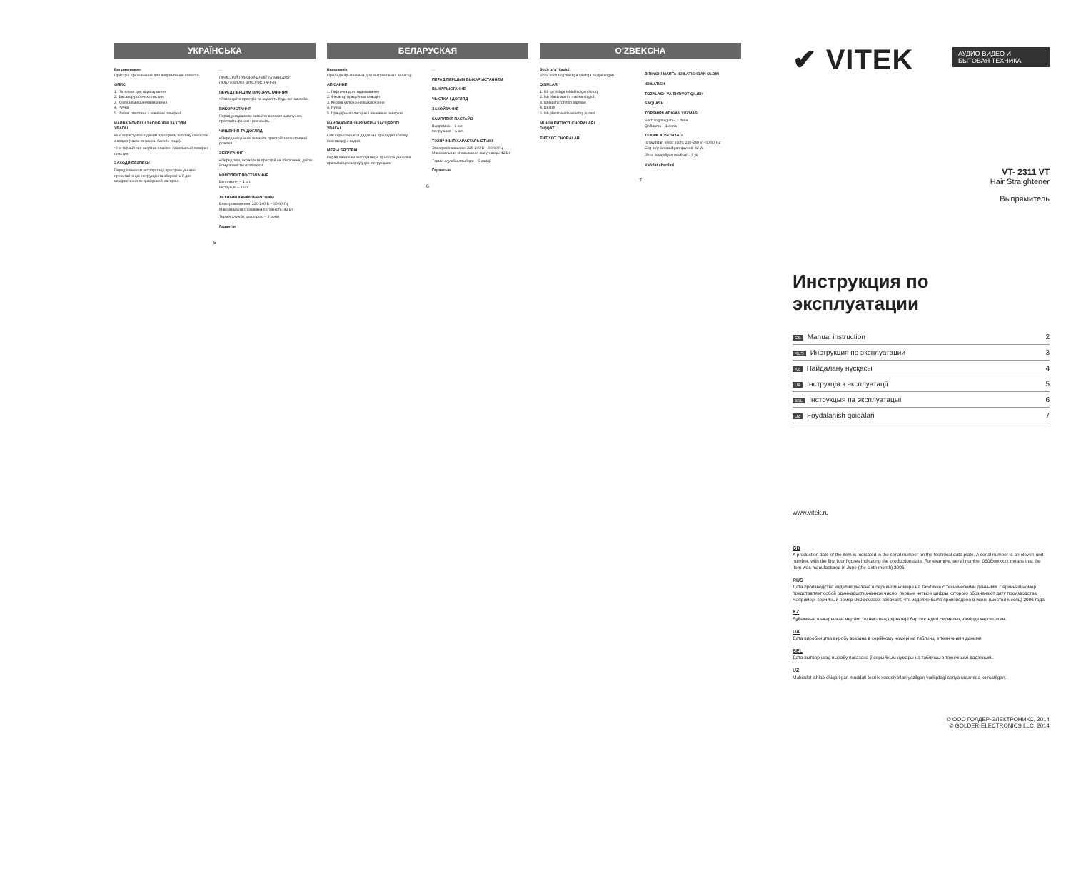УКРАЇНСЬКА
Випрямлювач
Пристрій призначений для випрямлення волосся.
ОПИС
1. Петелька для підвішування
2. Фіксатор робочих пластин
3. Кнопка вмикання/вимкнення
4. Ручка
5. Робочі пластини з зовнішні поверхні
НАЙВАЖЛИВІШІ ЗАПОБІЖНІ ЗАХОДИ
УВАГА!
• Не користуйтеся даним пристроєм поблизу ємностей з водою (таких як ванна, басейн тощо).
• Не торкайтеся нагрітих пластин і зовнішньої поверхні пластин.
ЗАХОДИ БЕЗПЕКИ
Перед початком експлуатації пристрою уважно прочитайте цю інструкцію та збережіть її для використання як довідковий матеріал.
...
ПРИСТРІЙ ПРИЗНАЧЕНИЙ ТІЛЬКИ ДЛЯ ПОБУТОВОГО ВИКОРИСТАННЯ
ПЕРЕД ПЕРШИМ ВИКОРИСТАННЯМ
• Розпакуйте пристрій та видаліть будь-які наклейки.
ВИКОРИСТАННЯ
Перед укладанням вимийте волосся шампунем, просушіть феном і розчешіть.
ЧИЩЕННЯ ТА ДОГЛЯД
• Перед чищенням вимкніть пристрій з електричної розетки.
ЗБЕРІГАННЯ
• Перед тим, як забрати пристрій на зберігання, дайте йому повністю охолонути.
КОМПЛЕКТ ПОСТАЧАННЯ
Випрямляч – 1 шт.
Інструкція – 1 шт.
ТЕХНІЧНІ ХАРАКТЕРИСТИКИ
Електроживлення: 220-240 В ~ 50/60 Гц
Максимальна споживана потужність: 42 Вт
Термін служби пристрою – 5 років
Гарантія
5
БЕЛАРУСКАЯ
Выпрамнік
Прылада прызначана для выпрамлення валасоў.
АПІСАННЕ
1. Гафтачка для падвешвання
2. Фіксатар працоўных пласцін
3. Кнопка ўключэння/выключэння
4. Ручка
5. Працоўныя пласціны і вонкавыя паверхні
НАЙВАЖНЕЙШЫЯ МЕРЫ ЗАСЦЯРОГІ
УВАГА!
• Не карыстайцеся дадзенай прыладай зблізку ёмістасцяў з вадой.
МЕРЫ БЯСПЕКІ
Перад пачаткам эксплуатацыі прыбора ўважліва прачытайце сапраўдную інструкцыю.
...
ПЕРАД ПЕРШЫМ ВЫКАРЫСТАННЕМ
ВЫКАРЫСТАННЕ
ЧЫСТКА І ДОГЛЯД
ЗАХОЎВАННЕ
КАМПЛЕКТ ПАСТАЎКІ
Выпрамнік – 1 шт.
Інструкцыя – 1 шт.
ТЭХНІЧНЫЯ ХАРАКТАРЫСТЫКІ
Электрасілкаванне: 220-240 В ~ 50/60 Гц
Максімальная спажываная магутнасць: 42 Вт
Тэрмін службы прыбора – 5 гадоў
Гарантыя
6
O'ZBEKCHA
Soch to'g'rilagich
Jihoz soch to'g'rilashga qilishga mo'ljallangan.
QISMLARI
1. Ilib qo'yishga ishlatiladigan ilmoq
2. Ish plastinalarini mahkamlagich
3. Ishlatish/o'chirish tugmasi
4. Dastak
5. Ish plastinalari va tashqi yuzasi
MUHIM EHTIYOT CHORALARI
DIQQAT!
EHTIYOT CHORALARI
BIRINCHI MARTA ISHLATISHDAN OLDIN
ISHLATISH
TOZALASH VA EHTIYOT QILISH
SAQLASH
TOPSHIRILADIGAN YIG'MASI
Soch to'g'rilagich – 1 dona
Qo'llanma – 1 dona
TEXNIK XUSUSIYATI
Ishlaydigan elektr kuchi: 220-240 V ~50/60 Hz
Eng ko'p ishlatadigan quvvati: 42 W
Jihoz ishlaydigan muddati – 5 yil
Kafolat shartlari
7
✔ VITEK
АУДИО-ВИДЕО И БЫТОВАЯ ТЕХНИКА
VT- 2311 VT
Hair Straightener
Выпрямитель
Инструкция по эксплуатации
| GB Manual instruction | 2 |
| RUS Инструкция по эксплуатации | 3 |
| KZ Пайдалану нұсқасы | 4 |
| UA Інструкція з експлуатації | 5 |
| BEL Інструкцыя па эксплуатацыі | 6 |
| UZ Foydalanish qoidalari | 7 |
www.vitek.ru
GB
A production date of the item is indicated in the serial number on the technical data plate. A serial number is an eleven-unit number, with the first four figures indicating the production date. For example, serial number 0606xxxxxxx means that the item was manufactured in June (the sixth month) 2006.
RUS
Дата производства изделия указана в серийном номере на табличке с техническими данными. Серийный номер представляет собой одиннадцатизначное число, первые четыре цифры которого обозначают дату производства. Например, серийный номер 0606xxxxxxx означает, что изделие было произведено в июне (шестой месяц) 2006 года.
KZ
Бұйымның шығарылған мерзімі техникалық деректері бар кестедегі сериялық нөмірде көрсетілген.
UA
Дата виробництва виробу вказана в серійному номері на табличці з технічними даними.
BEL
Дата вытворчасці вырабу паказана ў серыйным нумары на таблічцы з тэхнічнымі дадзенымі.
UZ
Mahsulot ishlab chiqarilgan muddati texnik xususiyatlari yozilgan yorliqdagi seriya raqamida ko'rsatilgan.
© ООО ГОЛДЕР-ЭЛЕКТРОНИКС, 2014
© GOLDER-ELECTRONICS LLC, 2014